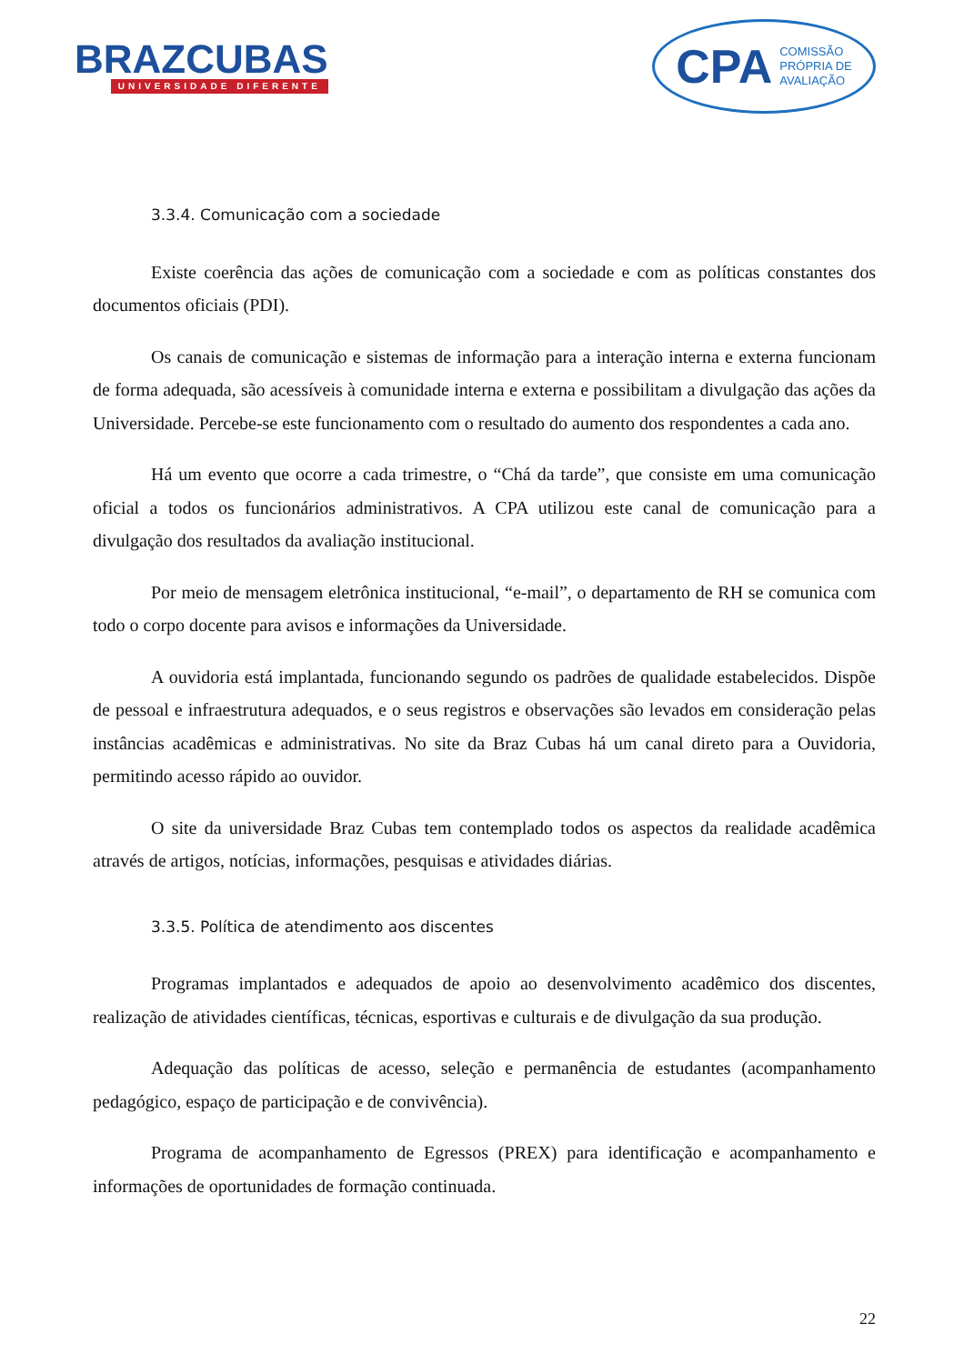BRAZCUBAS
UNIVERSIDADE DIFERENTE
CPA COMISSÃO
PRÓPRIA DE
AVALIAÇÃO
3.3.4. Comunicação com a sociedade
Existe coerência das ações de comunicação com a sociedade e com as políticas constantes dos documentos oficiais (PDI).
Os canais de comunicação e sistemas de informação para a interação interna e externa funcionam de forma adequada, são acessíveis à comunidade interna e externa e possibilitam a divulgação das ações da Universidade. Percebe-se este funcionamento com o resultado do aumento dos respondentes a cada ano.
Há um evento que ocorre a cada trimestre, o “Chá da tarde”, que consiste em uma comunicação oficial a todos os funcionários administrativos. A CPA utilizou este canal de comunicação para a divulgação dos resultados da avaliação institucional.
Por meio de mensagem eletrônica institucional, “e-mail”, o departamento de RH se comunica com todo o corpo docente para avisos e informações da Universidade.
A ouvidoria está implantada, funcionando segundo os padrões de qualidade estabelecidos. Dispõe de pessoal e infraestrutura adequados, e o seus registros e observações são levados em consideração pelas instâncias acadêmicas e administrativas. No site da Braz Cubas há um canal direto para a Ouvidoria, permitindo acesso rápido ao ouvidor.
O site da universidade Braz Cubas tem contemplado todos os aspectos da realidade acadêmica através de artigos, notícias, informações, pesquisas e atividades diárias.
3.3.5. Política de atendimento aos discentes
Programas implantados e adequados de apoio ao desenvolvimento acadêmico dos discentes, realização de atividades científicas, técnicas, esportivas e culturais e de divulgação da sua produção.
Adequação das políticas de acesso, seleção e permanência de estudantes (acompanhamento pedagógico, espaço de participação e de convivência).
Programa de acompanhamento de Egressos (PREX) para identificação e acompanhamento e informações de oportunidades de formação continuada.
22